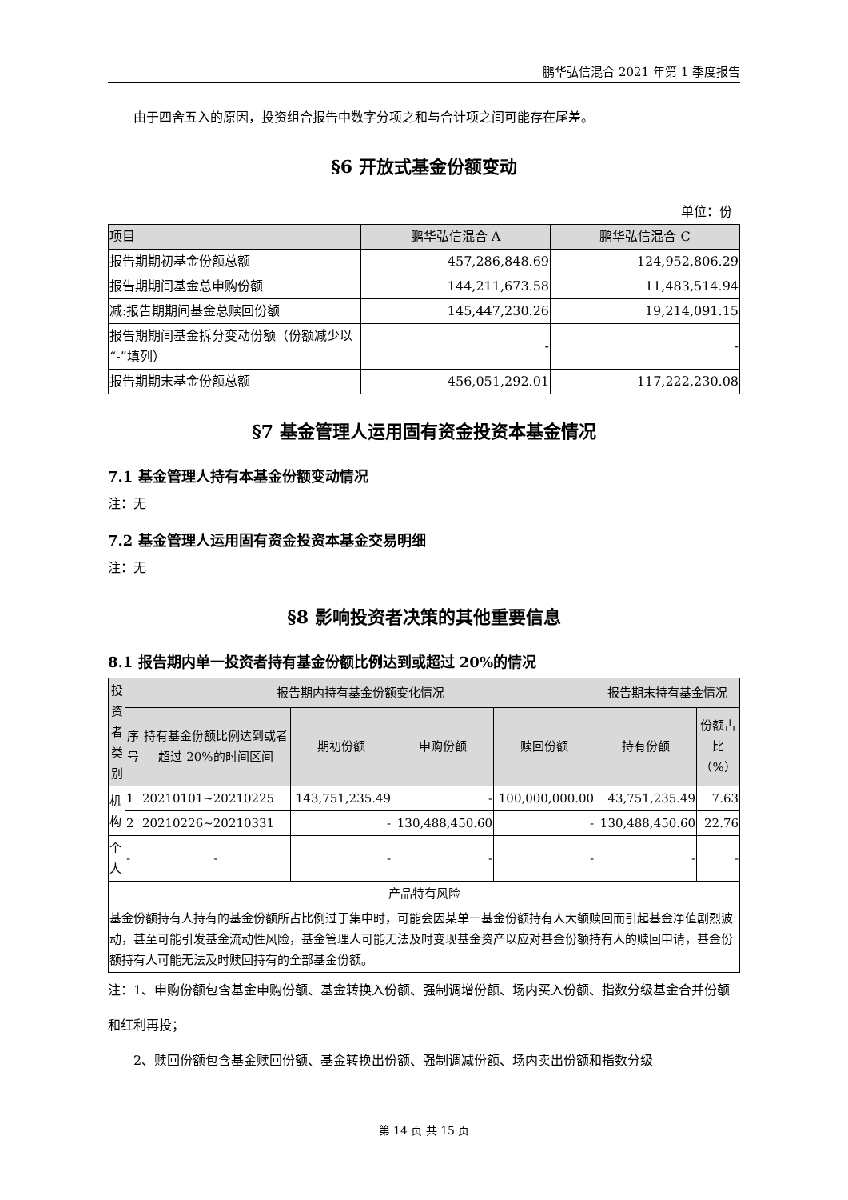鹏华弘信混合 2021 年第 1 季度报告
由于四舍五入的原因，投资组合报告中数字分项之和与合计项之间可能存在尾差。
§6 开放式基金份额变动
单位：份
| 项目 | 鹏华弘信混合 A | 鹏华弘信混合 C |
| --- | --- | --- |
| 报告期期初基金份额总额 | 457,286,848.69 | 124,952,806.29 |
| 报告期期间基金总申购份额 | 144,211,673.58 | 11,483,514.94 |
| 减:报告期期间基金总赎回份额 | 145,447,230.26 | 19,214,091.15 |
| 报告期期间基金拆分变动份额（份额减少以“-”填列） | - | - |
| 报告期期末基金份额总额 | 456,051,292.01 | 117,222,230.08 |
§7 基金管理人运用固有资金投资本基金情况
7.1 基金管理人持有本基金份额变动情况
注：无
7.2 基金管理人运用固有资金投资本基金交易明细
注：无
§8 影响投资者决策的其他重要信息
8.1 报告期内单一投资者持有基金份额比例达到或超过 20%的情况
| 投资者类别 | 报告期内持有基金份额变化情况 | | | | | 报告期末持有基金情况 | |
| --- | --- | --- | --- | --- | --- | --- | --- |
| | 序号 | 持有基金份额比例达到或者超过 20%的时间区间 | 期初份额 | 申购份额 | 赎回份额 | 持有份额 | 份额占比（%） |
| 机构 | 1 | 20210101~20210225 | 143,751,235.49 | - | 100,000,000.00 | 43,751,235.49 | 7.63 |
| | 2 | 20210226~20210331 | - | 130,488,450.60 | - | 130,488,450.60 | 22.76 |
| 个人 | - | - | - | - | - | - | - |
| 产品特有风险 | | | | | | | |
| 基金份额持有人持有的基金份额所占比例过于集中时，可能会因某单一基金份额持有人大额赎回而引起基金净值剧烈波动，甚至可能引发基金流动性风险，基金管理人可能无法及时变现基金资产以应对基金份额持有人的赎回申请，基金份额持有人可能无法及时赎回持有的全部基金份额。 | | | | | | | |
注：1、申购份额包含基金申购份额、基金转换入份额、强制调增份额、场内买入份额、指数分级基金合并份额和红利再投；
2、赎回份额包含基金赎回份额、基金转换出份额、强制调减份额、场内卖出份额和指数分级
第 14 页 共 15 页